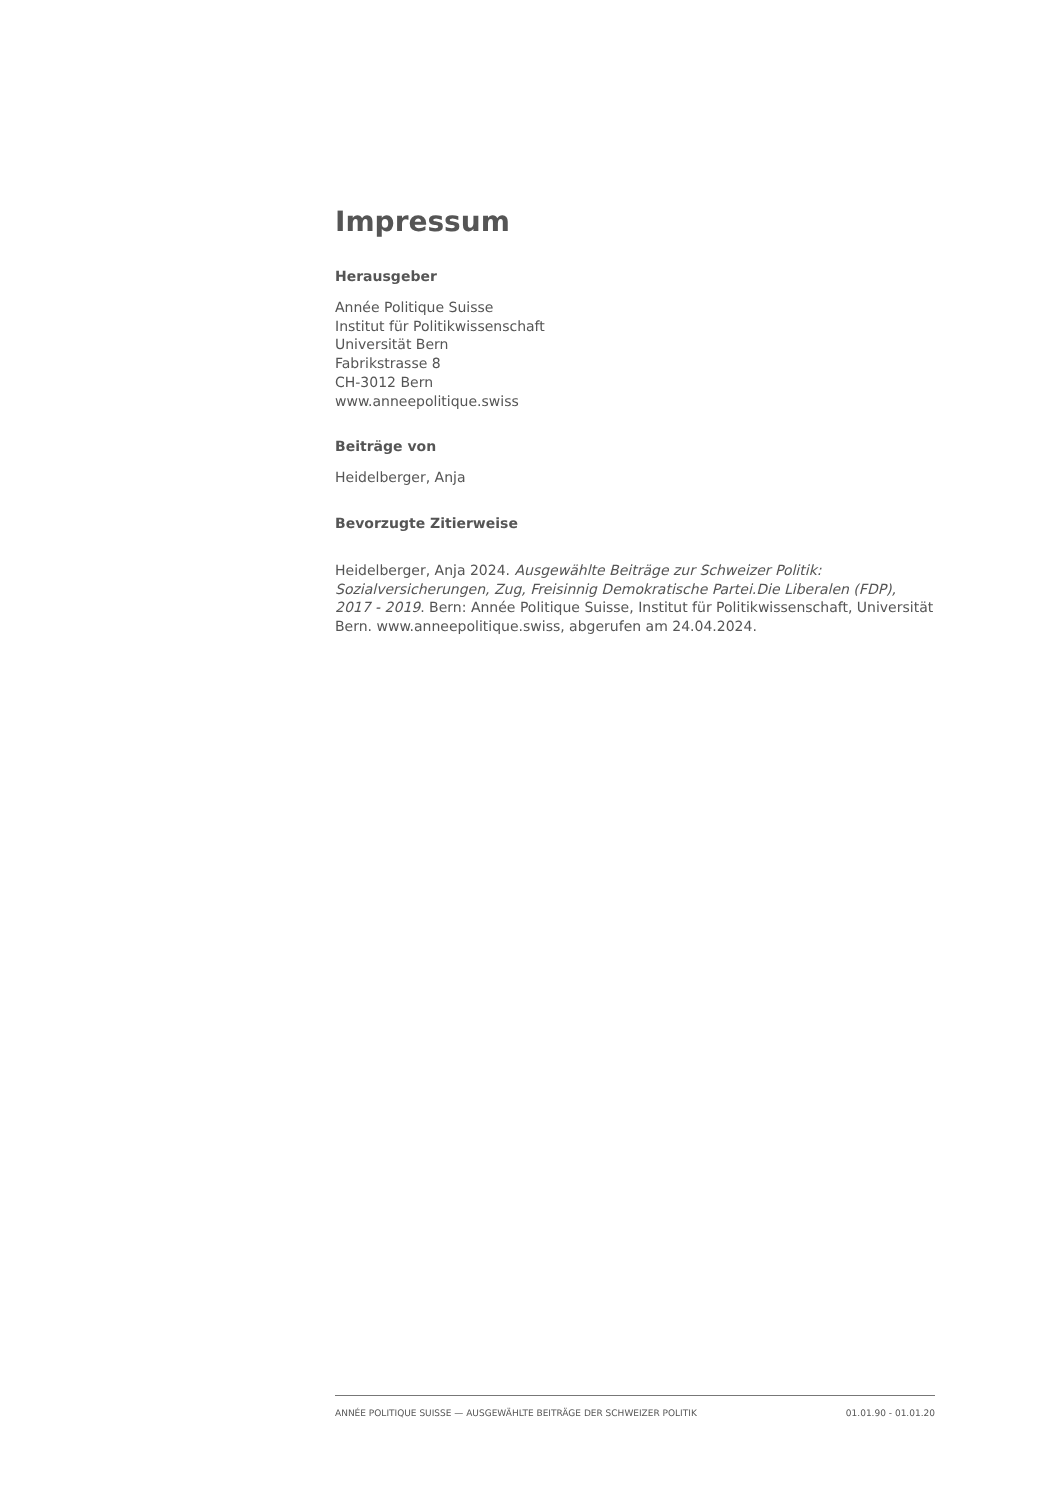Impressum
Herausgeber
Année Politique Suisse
Institut für Politikwissenschaft
Universität Bern
Fabrikstrasse 8
CH-3012 Bern
www.anneepolitique.swiss
Beiträge von
Heidelberger, Anja
Bevorzugte Zitierweise
Heidelberger, Anja 2024. Ausgewählte Beiträge zur Schweizer Politik: Sozialversicherungen, Zug, Freisinnig Demokratische Partei.Die Liberalen (FDP), 2017 - 2019. Bern: Année Politique Suisse, Institut für Politikwissenschaft, Universität Bern. www.anneepolitique.swiss, abgerufen am 24.04.2024.
ANNÉE POLITIQUE SUISSE — AUSGEWÄHLTE BEITRÄGE DER SCHWEIZER POLITIK 01.01.90 - 01.01.20